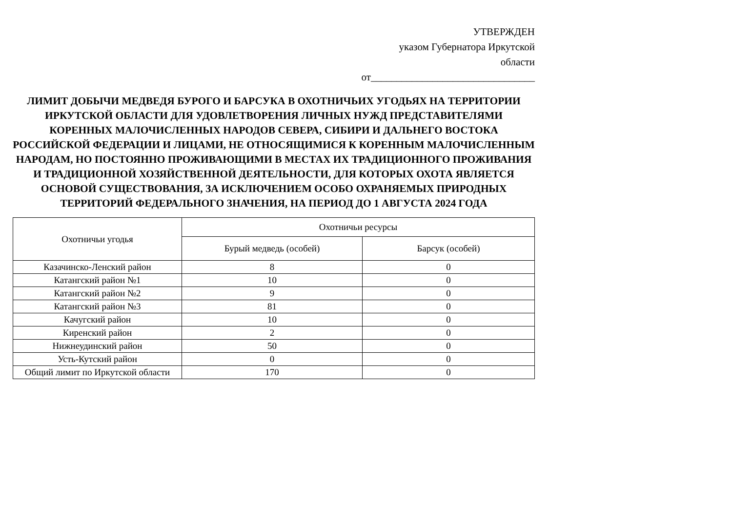УТВЕРЖДЕН
указом Губернатора Иркутской
области
от________________________________
ЛИМИТ ДОБЫЧИ МЕДВЕДЯ БУРОГО И БАРСУКА В ОХОТНИЧЬИХ УГОДЬЯХ НА ТЕРРИТОРИИ ИРКУТСКОЙ ОБЛАСТИ ДЛЯ УДОВЛЕТВОРЕНИЯ ЛИЧНЫХ НУЖД ПРЕДСТАВИТЕЛЯМИ КОРЕННЫХ МАЛОЧИСЛЕННЫХ НАРОДОВ СЕВЕРА, СИБИРИ И ДАЛЬНЕГО ВОСТОКА РОССИЙСКОЙ ФЕДЕРАЦИИ И ЛИЦАМИ, НЕ ОТНОСЯЩИМИСЯ К КОРЕННЫМ МАЛОЧИСЛЕННЫМ НАРОДАМ, НО ПОСТОЯННО ПРОЖИВАЮЩИМИ В МЕСТАХ ИХ ТРАДИЦИОННОГО ПРОЖИВАНИЯ И ТРАДИЦИОННОЙ ХОЗЯЙСТВЕННОЙ ДЕЯТЕЛЬНОСТИ, ДЛЯ КОТОРЫХ ОХОТА ЯВЛЯЕТСЯ ОСНОВОЙ СУЩЕСТВОВАНИЯ, ЗА ИСКЛЮЧЕНИЕМ ОСОБО ОХРАНЯЕМЫХ ПРИРОДНЫХ ТЕРРИТОРИЙ ФЕДЕРАЛЬНОГО ЗНАЧЕНИЯ, НА ПЕРИОД ДО 1 АВГУСТА 2024 ГОДА
| Охотничьи угодья | Охотничьи ресурсы | |
| --- | --- | --- |
| | Бурый медведь (особей) | Барсук (особей) |
| Казачинско-Ленский район | 8 | 0 |
| Катангский район №1 | 10 | 0 |
| Катангский район №2 | 9 | 0 |
| Катангский район №3 | 81 | 0 |
| Качугский район | 10 | 0 |
| Киренский район | 2 | 0 |
| Нижнеудинский район | 50 | 0 |
| Усть-Кутский район | 0 | 0 |
| Общий лимит по Иркутской области | 170 | 0 |